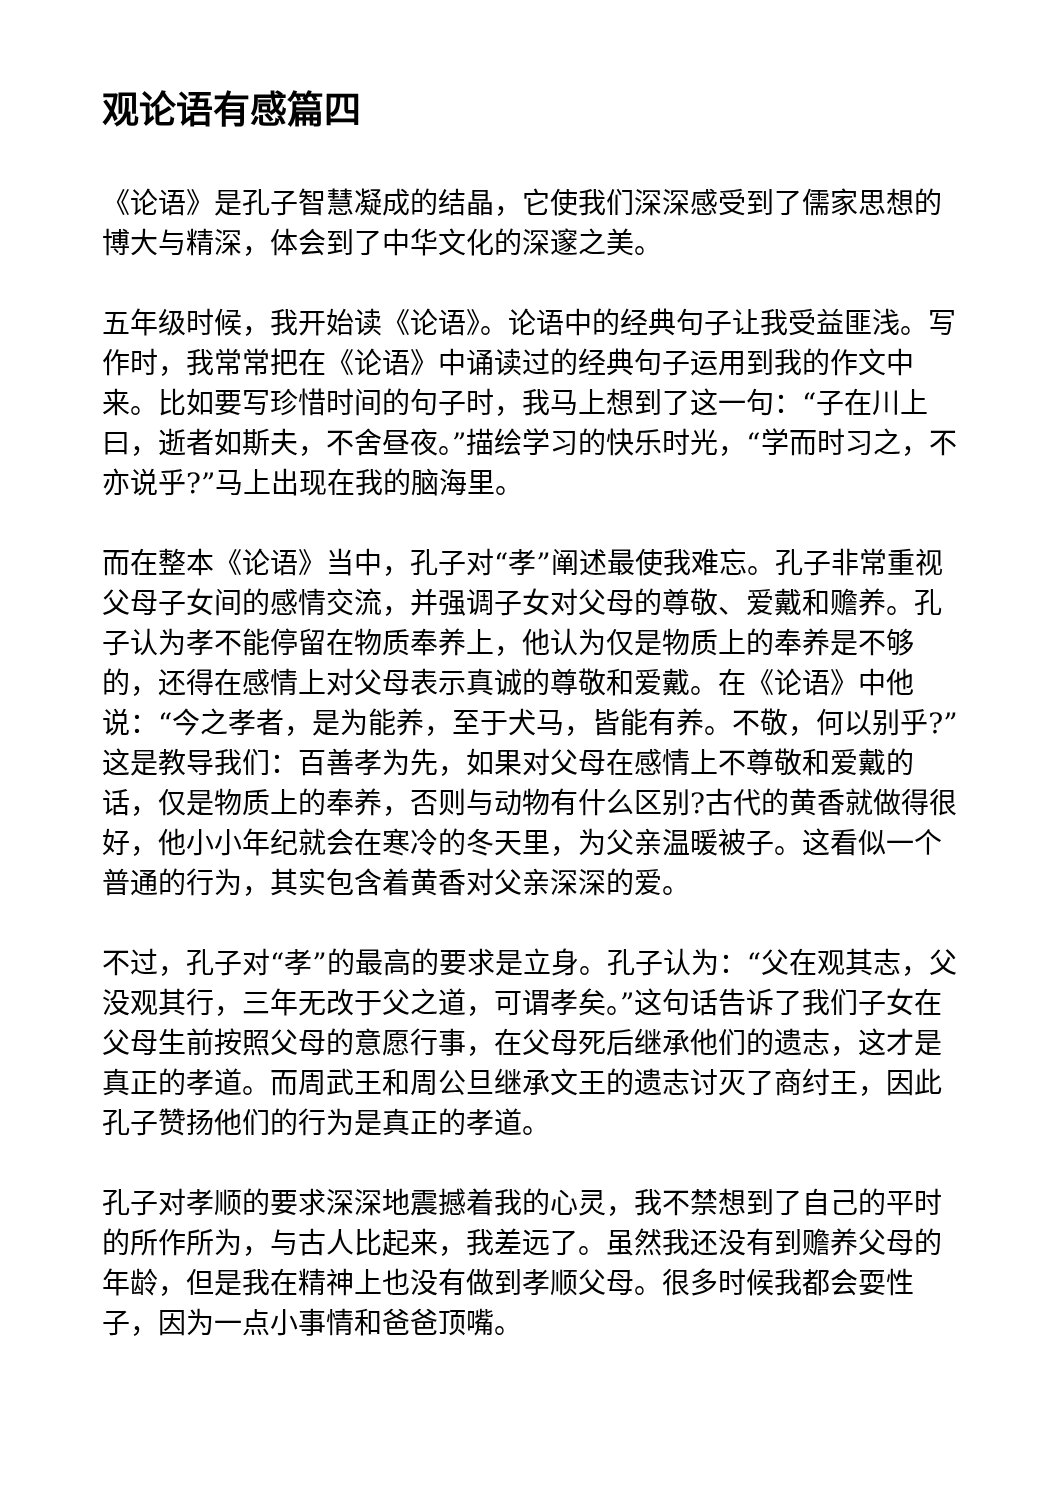观论语有感篇四
《论语》是孔子智慧凝成的结晶，它使我们深深感受到了儒家思想的博大与精深，体会到了中华文化的深邃之美。
五年级时候，我开始读《论语》。论语中的经典句子让我受益匪浅。写作时，我常常把在《论语》中诵读过的经典句子运用到我的作文中来。比如要写珍惜时间的句子时，我马上想到了这一句：“子在川上曰，逝者如斯夫，不舍昼夜。”描绘学习的快乐时光，“学而时习之，不亦说乎?”马上出现在我的脑海里。
而在整本《论语》当中，孔子对“孝”阐述最使我难忘。孔子非常重视父母子女间的感情交流，并强调子女对父母的尊敬、爱戴和赡养。孔子认为孝不能停留在物质奉养上，他认为仅是物质上的奉养是不够的，还得在感情上对父母表示真诚的尊敬和爱戴。在《论语》中他说：“今之孝者，是为能养，至于犬马，皆能有养。不敬，何以别乎?”这是教导我们：百善孝为先，如果对父母在感情上不尊敬和爱戴的话，仅是物质上的奉养，否则与动物有什么区别?古代的黄香就做得很好，他小小年纪就会在寒冷的冬天里，为父亲温暖被子。这看似一个普通的行为，其实包含着黄香对父亲深深的爱。
不过，孔子对“孝”的最高的要求是立身。孔子认为：“父在观其志，父没观其行，三年无改于父之道，可谓孝矣。”这句话告诉了我们子女在父母生前按照父母的意愿行事，在父母死后继承他们的遗志，这才是真正的孝道。而周武王和周公旦继承文王的遗志讨灭了商纣王，因此孔子赞扬他们的行为是真正的孝道。
孔子对孝顺的要求深深地震撼着我的心灵，我不禁想到了自己的平时的所作所为，与古人比起来，我差远了。虽然我还没有到赡养父母的年龄，但是我在精神上也没有做到孝顺父母。很多时候我都会耍性子，因为一点小事情和爸爸顶嘴。